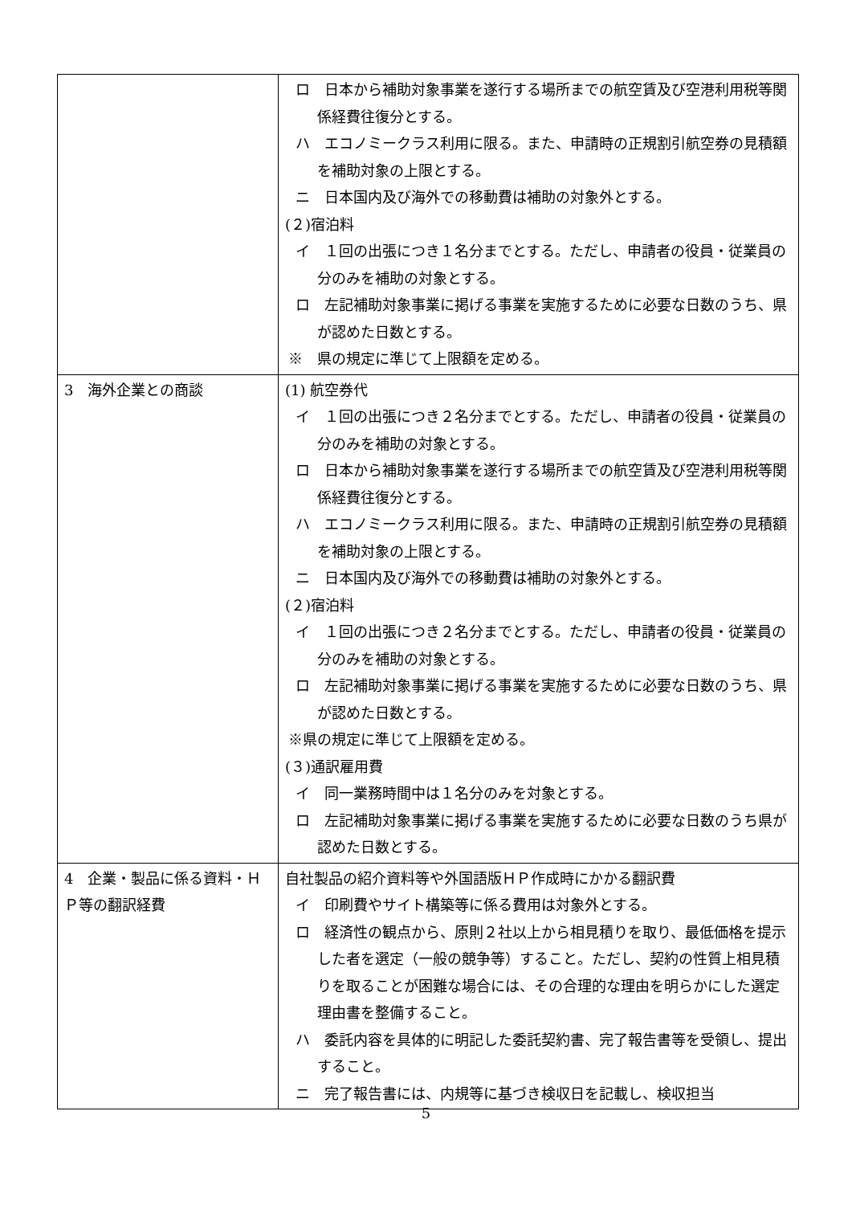| | ロ 日本から補助対象事業を遂行する場所までの航空賃及び空港利用税等関係経費往復分とする。 ハ エコノミークラス利用に限る。また、申請時の正規割引航空券の見積額を補助対象の上限とする。 ニ 日本国内及び海外での移動費は補助の対象外とする。 (２)宿泊料 イ １回の出張につき１名分までとする。ただし、申請者の役員・従業員の分のみを補助の対象とする。 ロ 左記補助対象事業に掲げる事業を実施するために必要な日数のうち、県が認めた日数とする。 ※ 県の規定に準じて上限額を定める。 |
| 3 海外企業との商談 | (1) 航空券代 イ １回の出張につき２名分までとする。ただし、申請者の役員・従業員の分のみを補助の対象とする。 ロ 日本から補助対象事業を遂行する場所までの航空賃及び空港利用税等関係経費往復分とする。 ハ エコノミークラス利用に限る。また、申請時の正規割引航空券の見積額を補助対象の上限とする。 ニ 日本国内及び海外での移動費は補助の対象外とする。 (２)宿泊料 イ １回の出張につき２名分までとする。ただし、申請者の役員・従業員の分のみを補助の対象とする。 ロ 左記補助対象事業に掲げる事業を実施するために必要な日数のうち、県が認めた日数とする。 ※県の規定に準じて上限額を定める。 (３)通訳雇用費 イ 同一業務時間中は１名分のみを対象とする。 ロ 左記補助対象事業に掲げる事業を実施するために必要な日数のうち県が認めた日数とする。 |
| 4 企業・製品に係る資料・ＨＰ等の翻訳経費 | 自社製品の紹介資料等や外国語版ＨＰ作成時にかかる翻訳費 イ 印刷費やサイト構築等に係る費用は対象外とする。 ロ 経済性の観点から、原則２社以上から相見積りを取り、最低価格を提示した者を選定（一般の競争等）すること。ただし、契約の性質上相見積りを取ることが困難な場合には、その合理的な理由を明らかにした選定理由書を整備すること。 ハ 委託内容を具体的に明記した委託契約書、完了報告書等を受領し、提出すること。 ニ 完了報告書には、内規等に基づき検収日を記載し、検収担当 |
5